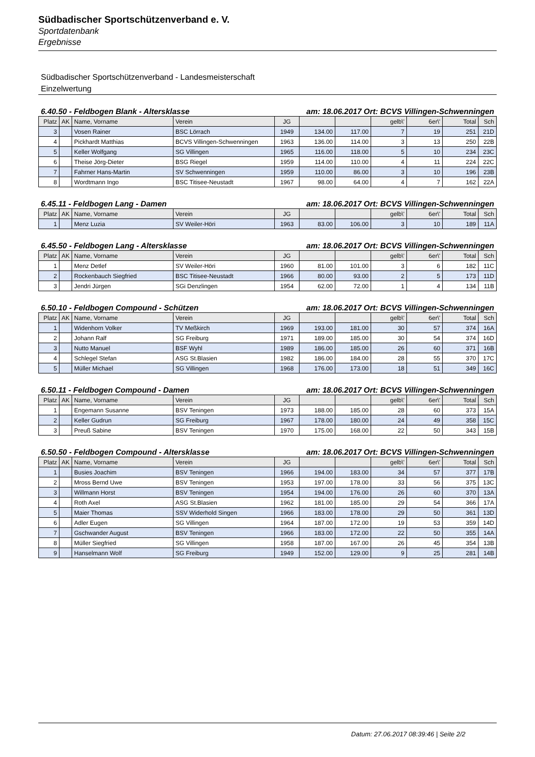Südbadischer Sportschützenverband e. V.
Sportdatenbank
Ergebnisse
Südbadischer Sportschützenverband - Landesmeisterschaft
Einzelwertung
6.40.50 - Feldbogen Blank - Altersklasse am: 18.06.2017 Ort: BCVS Villingen-Schwenningen
| Platz | AK | Name, Vorname | Verein | JG | | | gelb\' | 6er\' | Total | Sch |
| --- | --- | --- | --- | --- | --- | --- | --- | --- | --- | --- |
| 3 | | Vosen Rainer | BSC Lörrach | 1949 | 134.00 | 117.00 | 7 | 19 | 251 | 21D |
| 4 | | Pickhardt Matthias | BCVS Villingen-Schwenningen | 1963 | 136.00 | 114.00 | 3 | 13 | 250 | 22B |
| 5 | | Keller Wolfgang | SG Villingen | 1965 | 116.00 | 118.00 | 5 | 10 | 234 | 23C |
| 6 | | Theise Jörg-Dieter | BSG Riegel | 1959 | 114.00 | 110.00 | 4 | 11 | 224 | 22C |
| 7 | | Fahrner Hans-Martin | SV Schwenningen | 1959 | 110.00 | 86.00 | 3 | 10 | 196 | 23B |
| 8 | | Wordtmann Ingo | BSC Titisee-Neustadt | 1967 | 98.00 | 64.00 | 4 | 7 | 162 | 22A |
6.45.11 - Feldbogen Lang - Damen am: 18.06.2017 Ort: BCVS Villingen-Schwenningen
| Platz | AK | Name, Vorname | Verein | JG | | | gelb\' | 6er\' | Total | Sch |
| --- | --- | --- | --- | --- | --- | --- | --- | --- | --- | --- |
| 1 | | Menz Luzia | SV Weiler-Höri | 1963 | 83.00 | 106.00 | 3 | 10 | 189 | 11A |
6.45.50 - Feldbogen Lang - Altersklasse am: 18.06.2017 Ort: BCVS Villingen-Schwenningen
| Platz | AK | Name, Vorname | Verein | JG | | | gelb\' | 6er\' | Total | Sch |
| --- | --- | --- | --- | --- | --- | --- | --- | --- | --- | --- |
| 1 | | Menz Detlef | SV Weiler-Höri | 1960 | 81.00 | 101.00 | 3 | 6 | 182 | 11C |
| 2 | | Rockenbauch Siegfried | BSC Titisee-Neustadt | 1966 | 80.00 | 93.00 | 2 | 5 | 173 | 11D |
| 3 | | Jendri Jürgen | SGi Denzlingen | 1954 | 62.00 | 72.00 | 1 | 4 | 134 | 11B |
6.50.10 - Feldbogen Compound - Schützen am: 18.06.2017 Ort: BCVS Villingen-Schwenningen
| Platz | AK | Name, Vorname | Verein | JG | | | gelb\' | 6er\' | Total | Sch |
| --- | --- | --- | --- | --- | --- | --- | --- | --- | --- | --- |
| 1 | | Widenhorn Volker | TV Meßkirch | 1969 | 193.00 | 181.00 | 30 | 57 | 374 | 16A |
| 2 | | Johann Ralf | SG Freiburg | 1971 | 189.00 | 185.00 | 30 | 54 | 374 | 16D |
| 3 | | Nutto Manuel | BSF Wyhl | 1989 | 186.00 | 185.00 | 26 | 60 | 371 | 16B |
| 4 | | Schlegel Stefan | ASG St.Blasien | 1982 | 186.00 | 184.00 | 28 | 55 | 370 | 17C |
| 5 | | Müller Michael | SG Villingen | 1968 | 176.00 | 173.00 | 18 | 51 | 349 | 16C |
6.50.11 - Feldbogen Compound - Damen am: 18.06.2017 Ort: BCVS Villingen-Schwenningen
| Platz | AK | Name, Vorname | Verein | JG | | | gelb\' | 6er\' | Total | Sch |
| --- | --- | --- | --- | --- | --- | --- | --- | --- | --- | --- |
| 1 | | Engemann Susanne | BSV Teningen | 1973 | 188.00 | 185.00 | 28 | 60 | 373 | 15A |
| 2 | | Keller Gudrun | SG Freiburg | 1967 | 178.00 | 180.00 | 24 | 49 | 358 | 15C |
| 3 | | Preuß Sabine | BSV Teningen | 1970 | 175.00 | 168.00 | 22 | 50 | 343 | 15B |
6.50.50 - Feldbogen Compound - Altersklasse am: 18.06.2017 Ort: BCVS Villingen-Schwenningen
| Platz | AK | Name, Vorname | Verein | JG | | | gelb\' | 6er\' | Total | Sch |
| --- | --- | --- | --- | --- | --- | --- | --- | --- | --- | --- |
| 1 | | Busies Joachim | BSV Teningen | 1966 | 194.00 | 183.00 | 34 | 57 | 377 | 17B |
| 2 | | Mross Bernd Uwe | BSV Teningen | 1953 | 197.00 | 178.00 | 33 | 56 | 375 | 13C |
| 3 | | Willmann Horst | BSV Teningen | 1954 | 194.00 | 176.00 | 26 | 60 | 370 | 13A |
| 4 | | Roth Axel | ASG St.Blasien | 1962 | 181.00 | 185.00 | 29 | 54 | 366 | 17A |
| 5 | | Maier Thomas | SSV Widerhold Singen | 1966 | 183.00 | 178.00 | 29 | 50 | 361 | 13D |
| 6 | | Adler Eugen | SG Villingen | 1964 | 187.00 | 172.00 | 19 | 53 | 359 | 14D |
| 7 | | Gschwander August | BSV Teningen | 1966 | 183.00 | 172.00 | 22 | 50 | 355 | 14A |
| 8 | | Müller Siegfried | SG Villingen | 1958 | 187.00 | 167.00 | 26 | 45 | 354 | 13B |
| 9 | | Hanselmann Wolf | SG Freiburg | 1949 | 152.00 | 129.00 | 9 | 25 | 281 | 14B |
Datum: 27.06.2017 08:39:46 | Seite 2/2